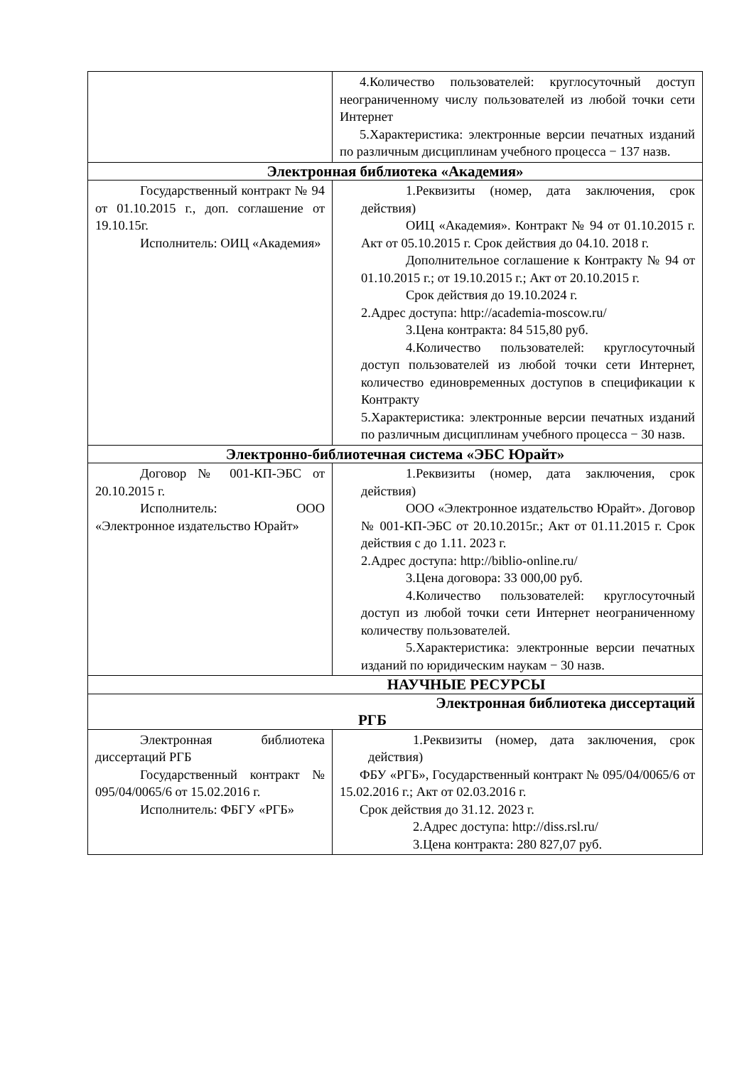| | 4.Количество пользователей: круглосуточный доступ неограниченному числу пользователей из любой точки сети Интернет 5.Характеристика: электронные версии печатных изданий по различным дисциплинам учебного процесса − 137 назв. |
| Электронная библиотека «Академия» | |
| Государственный контракт № 94 от 01.10.2015 г., доп. соглашение от 19.10.15г. Исполнитель: ОИЦ «Академия» | 1.Реквизиты (номер, дата заключения, срок действия) ОИЦ «Академия». Контракт № 94 от 01.10.2015 г. Акт от 05.10.2015 г. Срок действия до 04.10. 2018 г. Дополнительное соглашение к Контракту № 94 от 01.10.2015 г.; от 19.10.2015 г.; Акт от 20.10.2015 г. Срок действия до 19.10.2024 г. 2.Адрес доступа: http://academia-moscow.ru/ 3.Цена контракта: 84 515,80 руб. 4.Количество пользователей: круглосуточный доступ пользователей из любой точки сети Интернет, количество единовременных доступов в спецификации к Контракту 5.Характеристика: электронные версии печатных изданий по различным дисциплинам учебного процесса − 30 назв. |
| Электронно-библиотечная система «ЭБС Юрайт» | |
| Договор № 001-КП-ЭБС от 20.10.2015 г. Исполнитель: ООО «Электронное издательство Юрайт» | 1.Реквизиты (номер, дата заключения, срок действия) ООО «Электронное издательство Юрайт». Договор № 001-КП-ЭБС от 20.10.2015г.; Акт от 01.11.2015 г. Срок действия с до 1.11. 2023 г. 2.Адрес доступа: http://biblio-online.ru/ 3.Цена договора: 33 000,00 руб. 4.Количество пользователей: круглосуточный доступ из любой точки сети Интернет неограниченному количеству пользователей. 5.Характеристика: электронные версии печатных изданий по юридическим наукам − 30 назв. |
| НАУЧНЫЕ РЕСУРСЫ | |
| Электронная библиотека диссертаций РГБ | |
| Электронная библиотека диссертаций РГБ Государственный контракт № 095/04/0065/6 от 15.02.2016 г. Исполнитель: ФБГУ «РГБ» | 1.Реквизиты (номер, дата заключения, срок действия) ФБУ «РГБ», Государственный контракт № 095/04/0065/6 от 15.02.2016 г.; Акт от 02.03.2016 г. Срок действия до 31.12. 2023 г. 2.Адрес доступа: http://diss.rsl.ru/ 3.Цена контракта: 280 827,07 руб. |